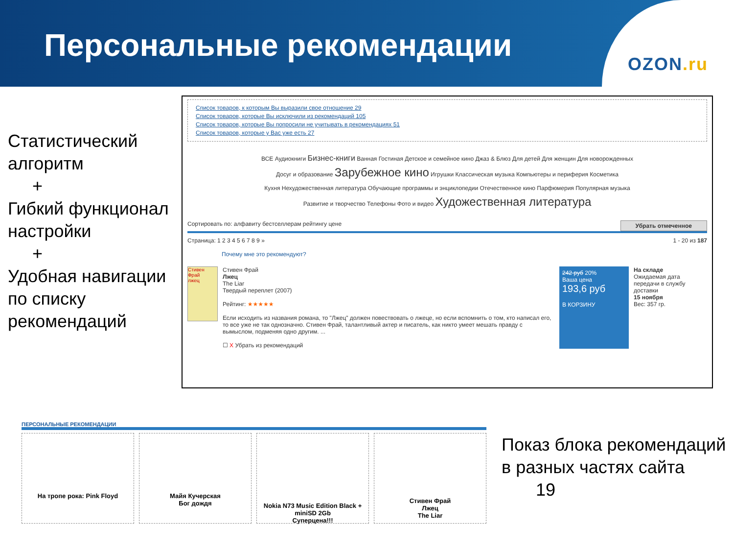Персональные рекомендации
OZON.ru
Статистический алгоритм
+
Гибкий функционал настройки
+
Удобная навигации по списку рекомендаций
Список товаров, к которым Вы выразили свое отношение 29
Список товаров, которые Вы исключили из рекомендаций 105
Список товаров, которые Вы попросили не учитывать в рекомендациях 51
Список товаров, которые у Вас уже есть 27
ВСЕ Аудиокниги Бизнес-книги Ванная Гостиная Детское и семейное кино Джаз & Блюз Для детей Для женщин Для новорожденных
Досуг и образование Зарубежное кино Игрушки Классическая музыка Компьютеры и периферия Косметика
Кухня Нехудожественная литература Обучающие программы и энциклопедии Отечественное кино Парфюмерия Популярная музыка
Развитие и творчество Телефоны Фото и видео Художественная литература
Убрать отмеченное
Сортировать по: алфавиту бестселлерам рейтингу цене
Страница: 1 2 3 4 5 6 7 8 9 » 1 - 20 из 187
Почему мне это рекомендуют?
Стивен Фрай
лжец
Стивен Фрай
Лжец
The Liar
Твердый переплет (2007)
Рейтинг: ★★★★★
Если исходить из названия романа, то "Лжец" должен повествовать о лжеце, но если вспомнить о том, кто написал его, то все уже не так однозначно. Стивен Фрай, талантливый актер и писатель, как никто умеет мешать правду с вымыслом, подменяя одно другим. ...
☐ X Убрать из рекомендаций
242 руб 20%
Ваша цена
193,6 руб
В КОРЗИНУ
На складе
Ожидаемая дата передачи в службу доставки
15 ноября
Вес: 357 гр.
ПЕРСОНАЛЬНЫЕ РЕКОМЕНДАЦИИ
На тропе рока: Pink Floyd Майя Кучерская
Бог дождя
Nokia N73 Music Edition Black + miniSD 2Gb
Суперцена!!!
Стивен Фрай
Лжец
The Liar
Показ блока рекомендаций в разных частях сайта
19